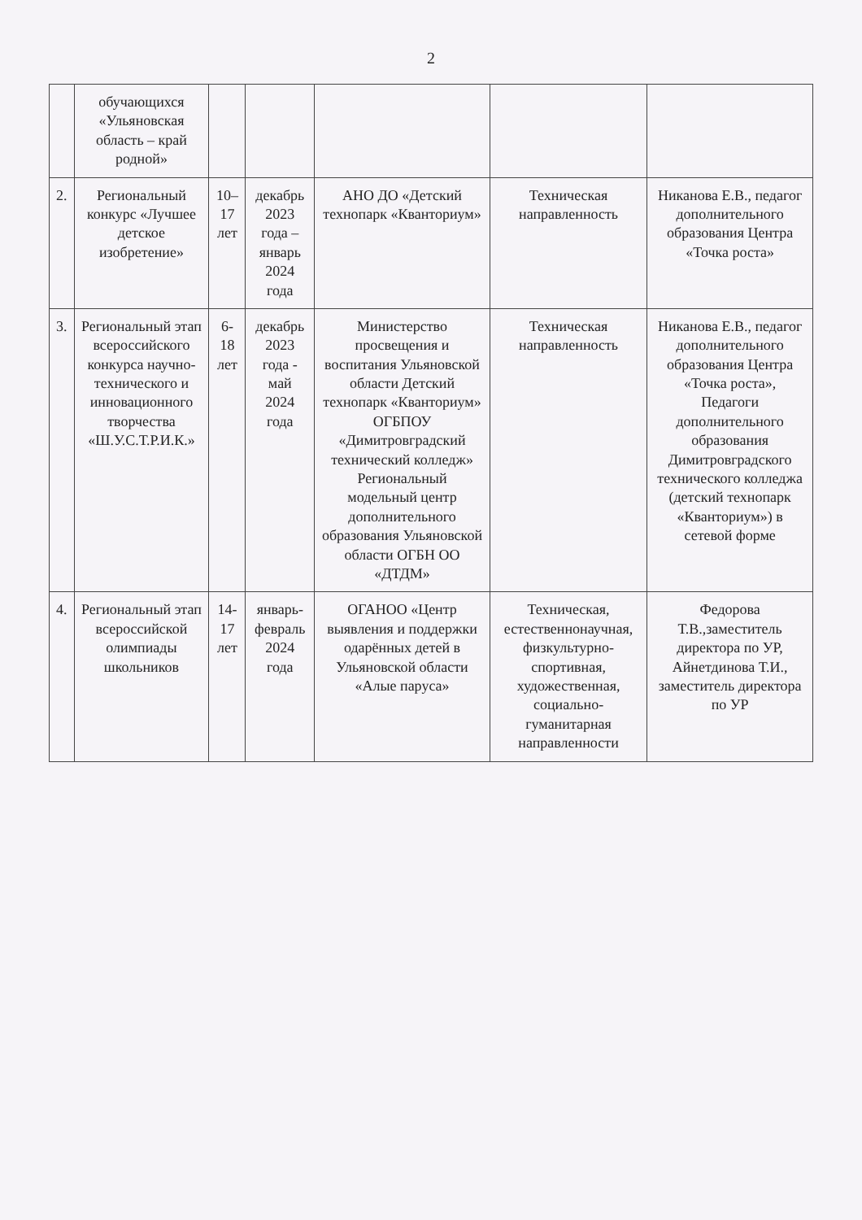2
| | обучающихся «Ульяновская область – край родной» | | | | | |
| 2. | Региональный конкурс «Лучшее детское изобретение» | 10–17 лет | декабрь 2023 года – январь 2024 года | АНО ДО «Детский технопарк «Кванториум» | Техническая направленность | Никанова Е.В., педагог дополнительного образования Центра «Точка роста» |
| 3. | Региональный этап всероссийского конкурса научно-технического и инновационного творчества «Ш.У.С.Т.Р.И.К.» | 6-18 лет | декабрь 2023 года - май 2024 года | Министерство просвещения и воспитания Ульяновской области Детский технопарк «Кванториум» ОГБПОУ «Димитровградский технический колледж» Региональный модельный центр дополнительного образования Ульяновской области ОГБН ОО «ДТДМ» | Техническая направленность | Никанова Е.В., педагог дополнительного образования Центра «Точка роста», Педагоги дополнительного образования Димитровградского технического колледжа (детский технопарк «Кванториум») в сетевой форме |
| 4. | Региональный этап всероссийской олимпиады школьников | 14-17 лет | январь-февраль 2024 года | ОГАНОО «Центр выявления и поддержки одарённых детей в Ульяновской области «Алые паруса» | Техническая, естественнонаучная, физкультурно-спортивная, художественная, социально-гуманитарная направленности | Федорова Т.В.,заместитель директора по УР, Айнетдинова Т.И., заместитель директора по УР |